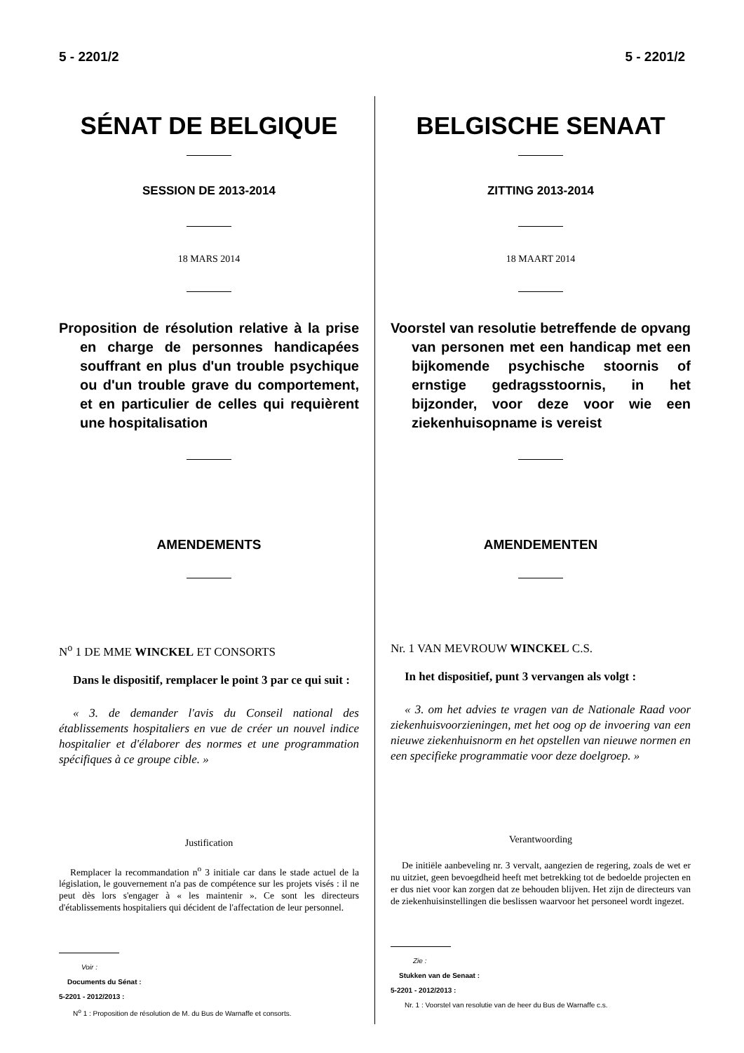5 - 2201/2 5 - 2201/2
SÉNAT DE BELGIQUE
SESSION DE 2013-2014
18 MARS 2014
Proposition de résolution relative à la prise en charge de personnes handicapées souffrant en plus d'un trouble psychique ou d'un trouble grave du comportement, et en particulier de celles qui requièrent une hospitalisation
AMENDEMENTS
N<sup>o</sup> 1 DE MME WINCKEL ET CONSORTS
Dans le dispositif, remplacer le point 3 par ce qui suit :
« 3. de demander l'avis du Conseil national des établissements hospitaliers en vue de créer un nouvel indice hospitalier et d'élaborer des normes et une programmation spécifiques à ce groupe cible. »
Justification
Remplacer la recommandation n<sup>o</sup> 3 initiale car dans le stade actuel de la législation, le gouvernement n'a pas de compétence sur les projets visés : il ne peut dès lors s'engager à « les maintenir ». Ce sont les directeurs d'établissements hospitaliers qui décident de l'affectation de leur personnel.
Voir :
Documents du Sénat :
5-2201 - 2012/2013 :
N<sup>o</sup> 1 : Proposition de résolution de M. du Bus de Warnaffe et consorts.
BELGISCHE SENAAT
ZITTING 2013-2014
18 MAART 2014
Voorstel van resolutie betreffende de opvang van personen met een handicap met een bijkomende psychische stoornis of ernstige gedragsstoornis, in het bijzonder, voor deze voor wie een ziekenhuisopname is vereist
AMENDEMENTEN
Nr. 1 VAN MEVROUW WINCKEL C.S.
In het dispositief, punt 3 vervangen als volgt :
« 3. om het advies te vragen van de Nationale Raad voor ziekenhuisvoorzieningen, met het oog op de invoering van een nieuwe ziekenhuisnorm en het opstellen van nieuwe normen en een specifieke programmatie voor deze doelgroep. »
Verantwoording
De initiële aanbeveling nr. 3 vervalt, aangezien de regering, zoals de wet er nu uitziet, geen bevoegdheid heeft met betrekking tot de bedoelde projecten en er dus niet voor kan zorgen dat ze behouden blijven. Het zijn de directeurs van de ziekenhuisinstellingen die beslissen waarvoor het personeel wordt ingezet.
Zie :
Stukken van de Senaat :
5-2201 - 2012/2013 :
Nr. 1 : Voorstel van resolutie van de heer du Bus de Warnaffe c.s.